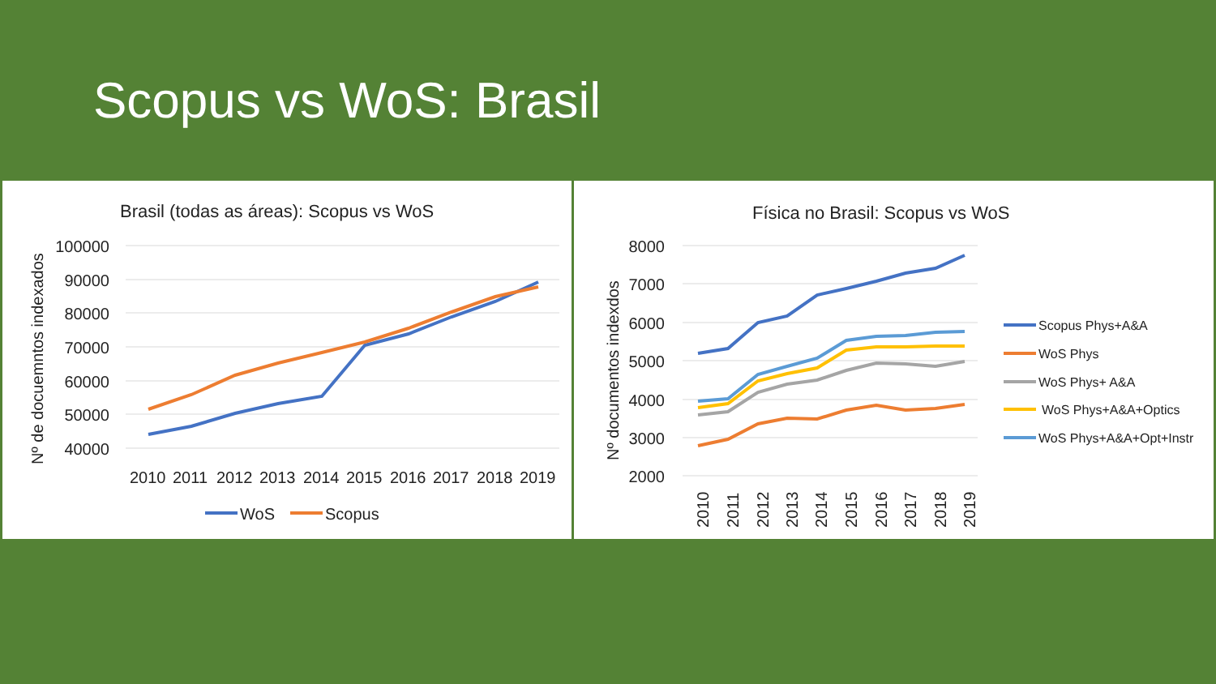Scopus vs WoS: Brasil
Brasil (todas as áreas): Scopus vs WoS
100000
90000
80000
70000
60000
50000
40000
Nº de docuemntos indexados
2010
2011
2012
2013
2014
2015
2016
2017
2018
2019
WoS
Scopus
Física no Brasil: Scopus vs WoS
8000
7000
6000
5000
4000
3000
2000
Nº documentos indexdos
2010
2011
2012
2013
2014
2015
2016
2017
2018
2019
Scopus Phys+A&A
WoS Phys
WoS Phys+ A&A
WoS Phys+A&A+Optics
WoS Phys+A&A+Opt+Instr